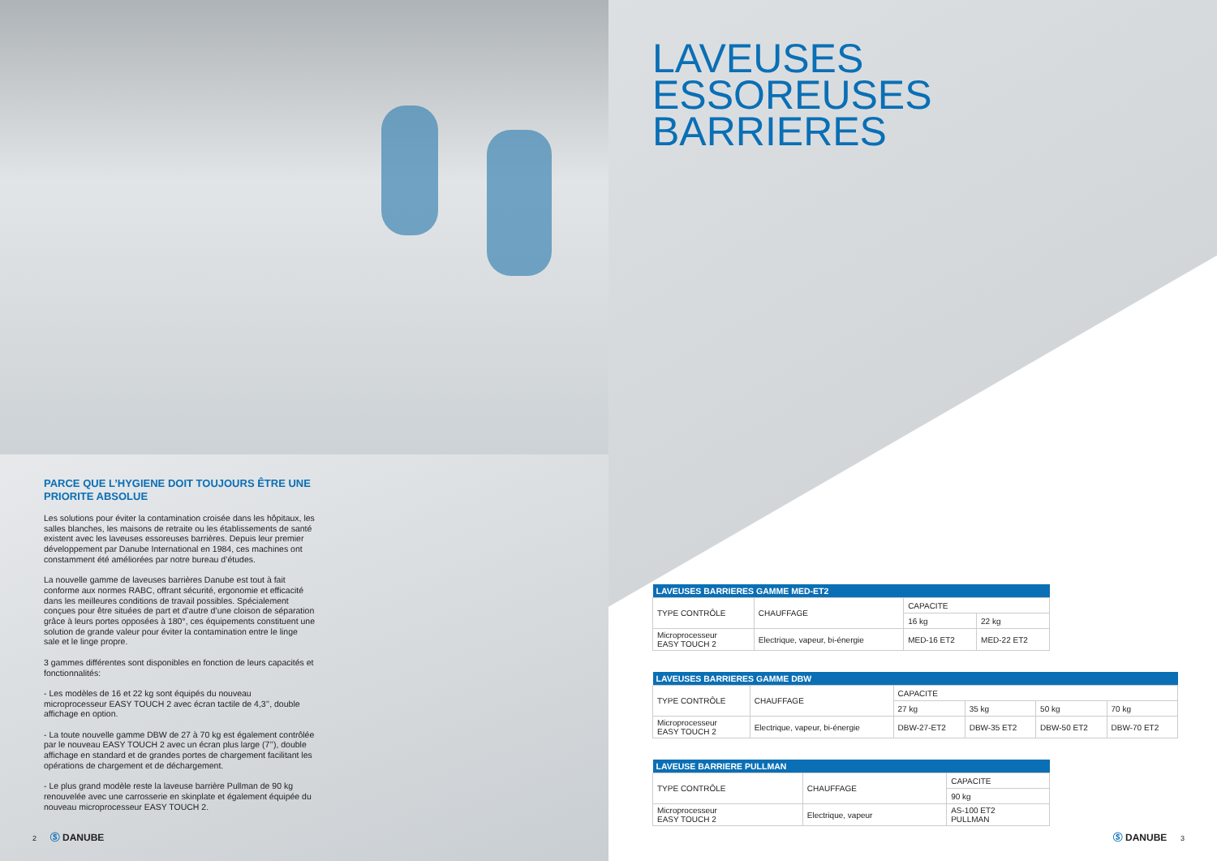PARCE QUE L’HYGIENE DOIT TOUJOURS ÊTRE UNE PRIORITE ABSOLUE
Les solutions pour éviter la contamination croisée dans les hôpitaux, les salles blanches, les maisons de retraite ou les établissements de santé existent avec les laveuses essoreuses barrières. Depuis leur premier développement par Danube International en 1984, ces machines ont constamment été améliorées par notre bureau d’études.
La nouvelle gamme de laveuses barrières Danube est tout à fait conforme aux normes RABC, offrant sécurité, ergonomie et efficacité dans les meilleures conditions de travail possibles. Spécialement conçues pour être situées de part et d’autre d’une cloison de séparation grâce à leurs portes opposées à 180°, ces équipements constituent une solution de grande valeur pour éviter la contamination entre le linge sale et le linge propre.
3 gammes différentes sont disponibles en fonction de leurs capacités et fonctionnalités:
- Les modèles de 16 et 22 kg sont équipés du nouveau microprocesseur EASY TOUCH 2 avec écran tactile de 4,3’’, double affichage en option.
- La toute nouvelle gamme DBW de 27 à 70 kg est également contrôlée par le nouveau EASY TOUCH 2 avec un écran plus large (7’’), double affichage en standard et de grandes portes de chargement facilitant les opérations de chargement et de déchargement.
- Le plus grand modèle reste la laveuse barrière Pullman de 90 kg renouvelée avec une carrosserie en skinplate et également équipée du nouveau microprocesseur EASY TOUCH 2.
2 Ⓢ DANUBE
LAVEUSES
ESSOREUSES
BARRIERES
| LAVEUSES BARRIERES GAMME MED-ET2 | | | |
| --- | --- | --- | --- |
| TYPE CONTRÔLE | CHAUFFAGE | CAPACITE | |
| | | 16 kg | 22 kg |
| Microprocesseur EASY TOUCH 2 | Electrique, vapeur, bi-énergie | MED-16 ET2 | MED-22 ET2 |
| LAVEUSES BARRIERES GAMME DBW | | | | | |
| --- | --- | --- | --- | --- | --- |
| TYPE CONTRÔLE | CHAUFFAGE | CAPACITE | | | |
| | | 27 kg | 35 kg | 50 kg | 70 kg |
| Microprocesseur EASY TOUCH 2 | Electrique, vapeur, bi-énergie | DBW-27-ET2 | DBW-35 ET2 | DBW-50 ET2 | DBW-70 ET2 |
| LAVEUSE BARRIERE PULLMAN | | |
| --- | --- | --- |
| TYPE CONTRÔLE | CHAUFFAGE | CAPACITE |
| | | 90 kg |
| Microprocesseur EASY TOUCH 2 | Electrique, vapeur | AS-100 ET2 PULLMAN |
Ⓢ DANUBE 3